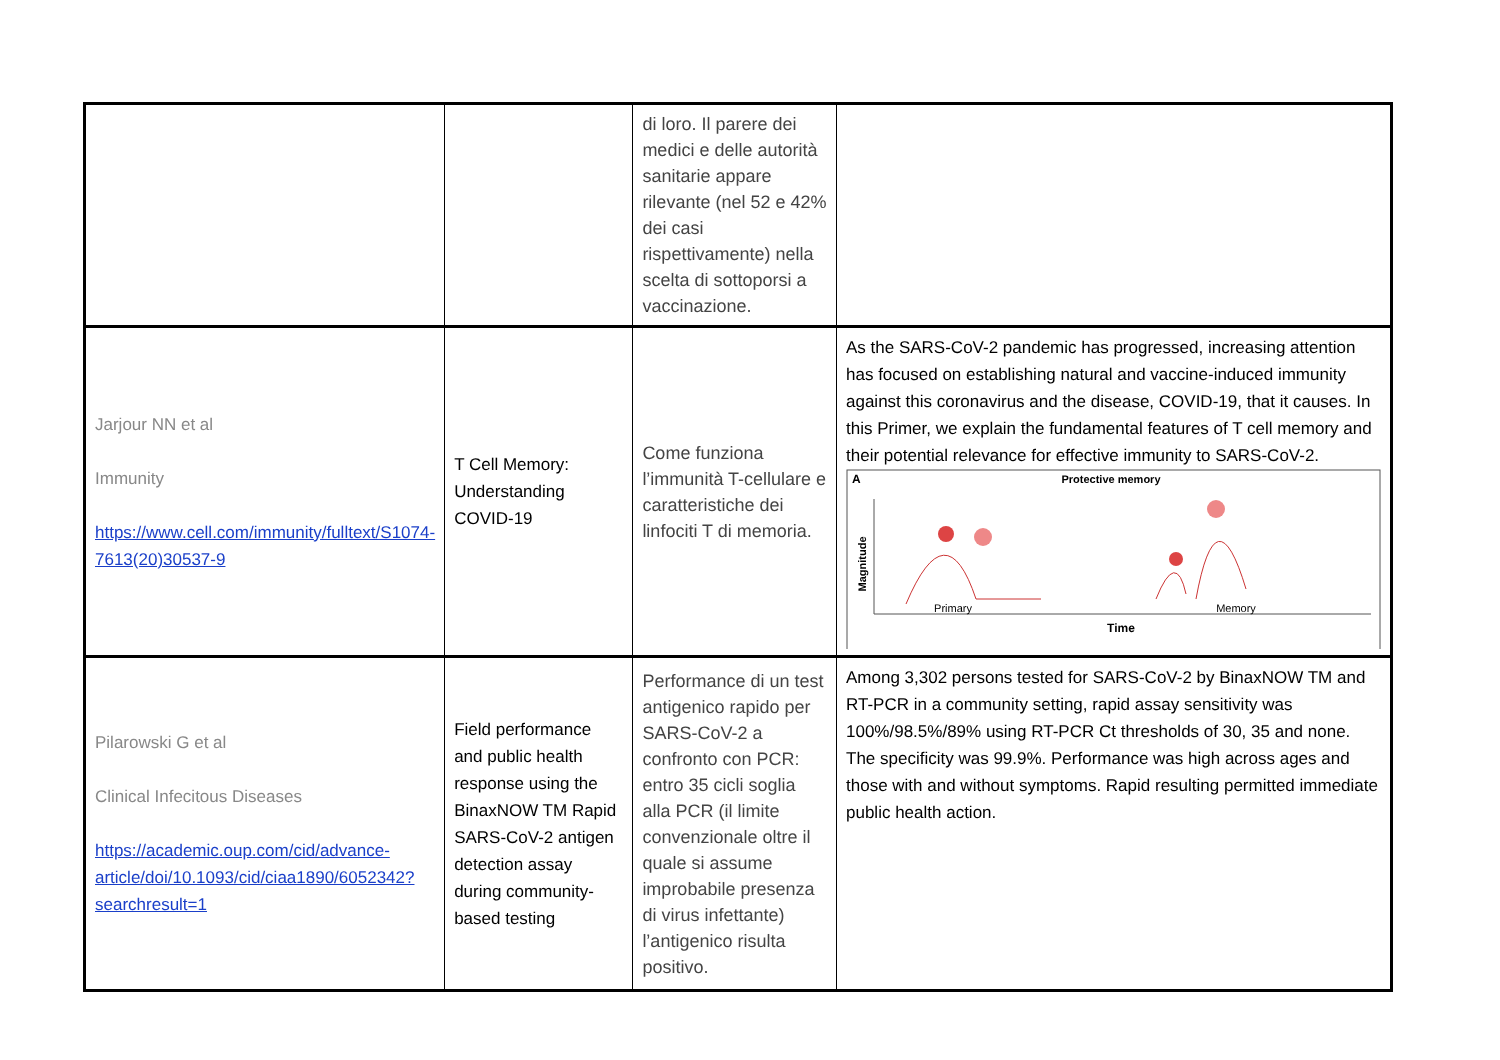| | | di loro. Il parere dei medici e delle autorità sanitarie appare rilevante (nel 52 e 42% dei casi rispettivamente) nella scelta di sottoporsi a vaccinazione. | |
| Jarjour NN et al Immunity https://www.cell.com/immunity/fulltext/S1074-7613(20)30537-9 | T Cell Memory: Understanding COVID-19 | Come funziona l’immunità T-cellulare e caratteristiche dei linfociti T di memoria. | As the SARS-CoV-2 pandemic has progressed, increasing attention has focused on establishing natural and vaccine-induced immunity against this coronavirus and the disease, COVID-19, that it causes. In this Primer, we explain the fundamental features of T cell memory and their potential relevance for effective immunity to SARS-CoV-2. A Protective memory Magnitude Primary Memory Time |
| Pilarowski G et al Clinical Infecitous Diseases https://academic.oup.com/cid/advance-article/doi/10.1093/cid/ciaa1890/6052342?searchresult=1 | Field performance and public health response using the BinaxNOW TM Rapid SARS-CoV-2 antigen detection assay during community-based testing | Performance di un test antigenico rapido per SARS-CoV-2 a confronto con PCR: entro 35 cicli soglia alla PCR (il limite convenzionale oltre il quale si assume improbabile presenza di virus infettante) l’antigenico risulta positivo. | Among 3,302 persons tested for SARS-CoV-2 by BinaxNOW TM and RT-PCR in a community setting, rapid assay sensitivity was 100%/98.5%/89% using RT-PCR Ct thresholds of 30, 35 and none. The specificity was 99.9%. Performance was high across ages and those with and without symptoms. Rapid resulting permitted immediate public health action. |